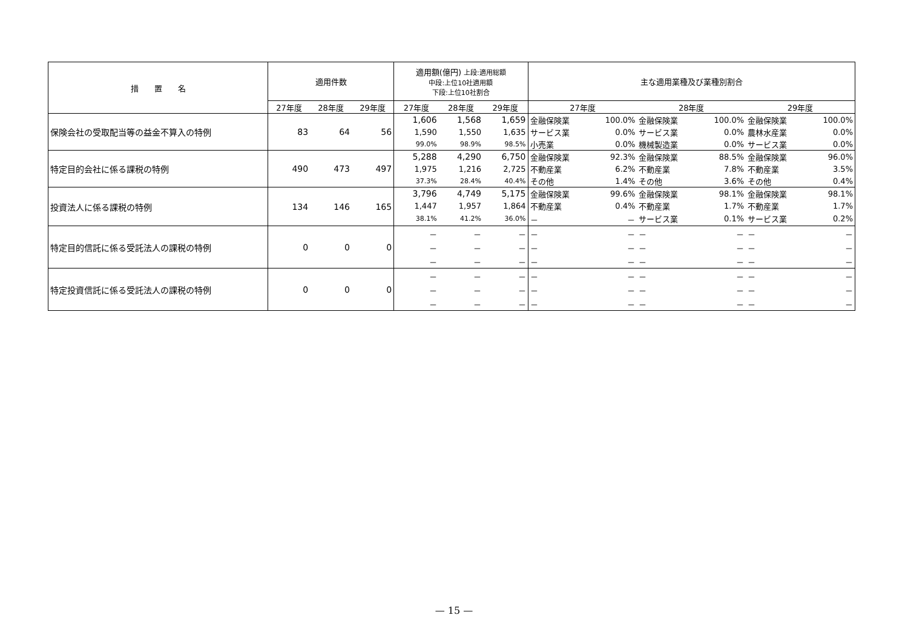| 措 置 名 | 適用件数 | | | 適用額(億円) 上段:適用総額 中段:上位10社適用額 下段:上位10社割合 | | | 主な適用業種及び業種別割合 | | | | | |
| --- | --- | --- | --- | --- | --- | --- | --- | --- | --- | --- | --- | --- |
| | 27年度 | 28年度 | 29年度 | 27年度 | 28年度 | 29年度 | 27年度 | | 28年度 | | 29年度 | |
| 保険会社の受取配当等の益金不算入の特例 | 83 | 64 | 56 | 1,606 | 1,568 | 1,659 | 金融保険業 | 100.0% | 金融保険業 | 100.0% | 金融保険業 | 100.0% |
| | | | | 1,590 | 1,550 | 1,635 | サービス業 | 0.0% | サービス業 | 0.0% | 農林水産業 | 0.0% |
| | | | | 99.0% | 98.9% | 98.5% | 小売業 | 0.0% | 機械製造業 | 0.0% | サービス業 | 0.0% |
| 特定目的会社に係る課税の特例 | 490 | 473 | 497 | 5,288 | 4,290 | 6,750 | 金融保険業 | 92.3% | 金融保険業 | 88.5% | 金融保険業 | 96.0% |
| | | | | 1,975 | 1,216 | 2,725 | 不動産業 | 6.2% | 不動産業 | 7.8% | 不動産業 | 3.5% |
| | | | | 37.3% | 28.4% | 40.4% | その他 | 1.4% | その他 | 3.6% | その他 | 0.4% |
| 投資法人に係る課税の特例 | 134 | 146 | 165 | 3,796 | 4,749 | 5,175 | 金融保険業 | 99.6% | 金融保険業 | 98.1% | 金融保険業 | 98.1% |
| | | | | 1,447 | 1,957 | 1,864 | 不動産業 | 0.4% | 不動産業 | 1.7% | 不動産業 | 1.7% |
| | | | | 38.1% | 41.2% | 36.0% | － | － | サービス業 | 0.1% | サービス業 | 0.2% |
| 特定目的信託に係る受託法人の課税の特例 | 0 | 0 | 0 | － | － | － | － | － | － | － | － | － |
| | | | | － | － | － | － | － | － | － | － | － |
| | | | | － | － | － | － | － | － | － | － | － |
| 特定投資信託に係る受託法人の課税の特例 | 0 | 0 | 0 | － | － | － | － | － | － | － | － | － |
| | | | | － | － | － | － | － | － | － | － | － |
| | | | | － | － | － | － | － | － | － | － | － |
— 15 —